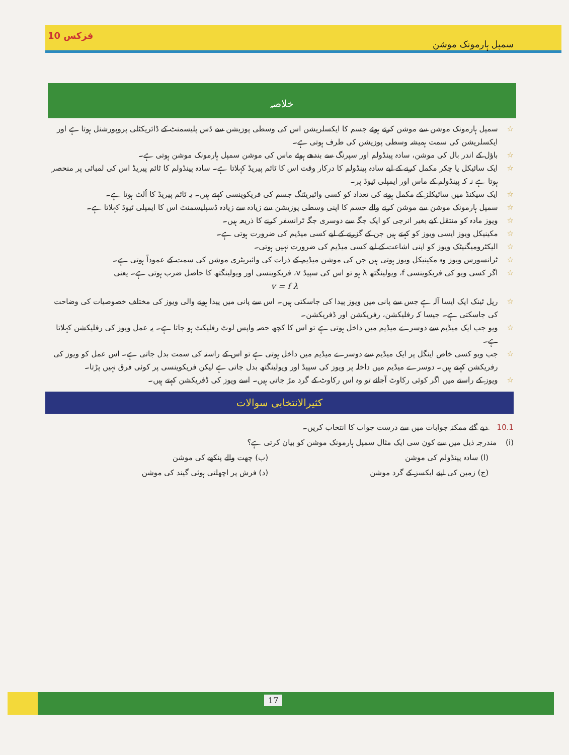سمپل ہارمونک موشن فزکس 10
خلاصہ
☆ سمپل ہارمونک موشن سے موشن کرتے ہوئے جسم کا ایکسلریشن اس کی وسطی پوزیشن سے ڈس پلیسمنٹ کے ڈائریکٹلی پروپورشنل ہوتا ہے اور ایکسلریشن کی سمت ہمیشہ وسطی پوزیشن کی طرف ہوتی ہے۔
☆ باؤل کے اندر بال کی موشن، سادہ پینڈولم اور سپرنگ سے بندھے ہوئے ماس کی موشن سمپل ہارمونک موشن ہوتی ہے۔
☆ ایک سائیکل یا چکر مکمل کرنے کے لیے سادہ پینڈولم کا درکار وقت اس کا ٹائم پیریڈ کہلاتا ہے۔ سادہ پینڈولم کا ٹائم پیریڈ اس کی لمبائی پر منحصر ہوتا ہے نہ کہ پینڈولم کے ماس اور ایمپلی ٹیوڈ پر۔
☆ ایک سیکنڈ میں سائیکلز کے مکمل ہونے کی تعداد کو کسی وائبریٹنگ جسم کی فریکوینسی کہتے ہیں۔ یہ ٹائم پیریڈ کا اُلٹ ہوتا ہے۔
☆ سمپل ہارمونک موشن سے موشن کرنے والے جسم کا اپنی وسطی پوزیشن سے زیادہ سے زیادہ ڈسپلیسمنٹ اس کا ایمپلی ٹیوڈ کہلاتا ہے۔
☆ ویوز مادہ کو منتقل کیے بغیر انرجی کو ایک جگہ سے دوسری جگہ ٹرانسفر کرنے کا ذریعہ ہیں۔
☆ مکینیکل ویوز ایسی ویوز کو کہتے ہیں جن کے گزرنے کے لیے کسی میڈیم کی ضرورت ہوتی ہے۔
☆ الیکٹرومیگنیٹک ویوز کو اپنی اشاعت کے لیے کسی میڈیم کی ضرورت نہیں ہوتی۔
☆ ٹرانسورس ویوز وہ مکینیکل ویوز ہوتی ہیں جن کی موشن میڈیم کے ذرات کی وائبریٹری موشن کی سمت کے عموداً ہوتی ہے۔
☆ اگر کسی ویو کی فریکوینسی f، ویولینگتھ λ ہو تو اس کی سپیڈ v، فریکوینسی اور ویولینگتھ کا حاصل ضرب ہوتی ہے۔ یعنی
v = f λ
☆ رپل ٹینک ایک ایسا آلہ ہے جس سے پانی میں ویوز پیدا کی جاسکتی ہیں۔ اس سے پانی میں پیدا ہونے والی ویوز کی مختلف خصوصیات کی وضاحت کی جاسکتی ہے۔ جیسا کہ رفلیکشن، رفریکشن اور ڈفریکشن۔
☆ ویو جب ایک میڈیم سے دوسرے میڈیم میں داخل ہوتی ہے تو اس کا کچھ حصہ واپس لوٹ رفلیکٹ ہو جاتا ہے۔ یہ عمل ویوز کی رفلیکشن کہلاتا ہے۔
☆ جب ویو کسی خاص اینگل پر ایک میڈیم سے دوسرے میڈیم میں داخل ہوتی ہے تو اس کے راستہ کی سمت بدل جاتی ہے۔ اس عمل کو ویوز کی رفریکشن کہتے ہیں۔ دوسرے میڈیم میں داخلہ پر ویوز کی سپیڈ اور ویولینگتھ بدل جاتی ہے لیکن فریکوینسی پر کوئی فرق نہیں پڑتا۔
☆ ویوز کے راستے میں اگر کوئی رکاوٹ آجائے تو وہ اس رکاوٹ کے گرد مڑ جاتی ہیں۔ اسے ویوز کی ڈفریکشن کہتے ہیں۔
کثیرالانتخابی سوالات
10.1 دیے گئے ممکنہ جوابات میں سے درست جواب کا انتخاب کریں۔
(i) مندرجہ ذیل میں سے کون سی ایک مثال سمپل ہارمونک موشن کو بیان کرتی ہے؟
(ا) سادہ پینڈولم کی موشن (ب) چھت والے پنکھے کی موشن (ج) زمین کی اپنے ایکسز کے گرد موشن (د) فرش پر اچھلتی ہوئی گیند کی موشن
17